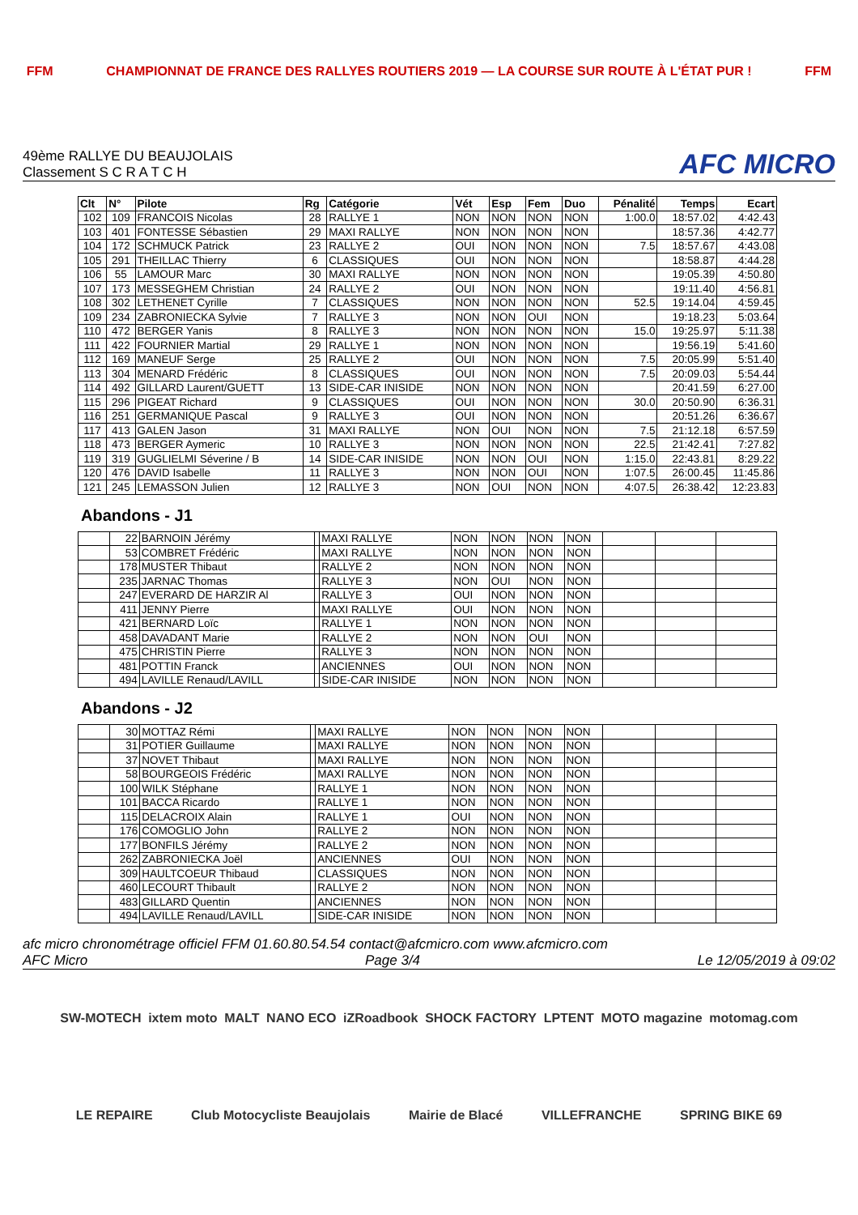FFM CHAMPIONNAT DE FRANCE DES RALLYES ROUTIERS 2019 — LA COURSE SUR ROUTE À L'ÉTAT PUR ! FFM
49ème RALLYE DU BEAUJOLAIS
Classement S C R A T C H
AFC MICRO
| Clt | N° | Pilote | Rg | Catégorie | Vét | Esp | Fem | Duo | Pénalité | Temps | Ecart |
| --- | --- | --- | --- | --- | --- | --- | --- | --- | --- | --- | --- |
| 102 | 109 | FRANCOIS Nicolas | 28 | RALLYE 1 | NON | NON | NON | NON | 1:00.0 | 18:57.02 | 4:42.43 |
| 103 | 401 | FONTESSE Sébastien | 29 | MAXI RALLYE | NON | NON | NON | NON | | 18:57.36 | 4:42.77 |
| 104 | 172 | SCHMUCK Patrick | 23 | RALLYE 2 | OUI | NON | NON | NON | 7.5 | 18:57.67 | 4:43.08 |
| 105 | 291 | THEILLAC Thierry | 6 | CLASSIQUES | OUI | NON | NON | NON | | 18:58.87 | 4:44.28 |
| 106 | 55 | LAMOUR Marc | 30 | MAXI RALLYE | NON | NON | NON | NON | | 19:05.39 | 4:50.80 |
| 107 | 173 | MESSEGHEM Christian | 24 | RALLYE 2 | OUI | NON | NON | NON | | 19:11.40 | 4:56.81 |
| 108 | 302 | LETHENET Cyrille | 7 | CLASSIQUES | NON | NON | NON | NON | 52.5 | 19:14.04 | 4:59.45 |
| 109 | 234 | ZABRONIECKA Sylvie | 7 | RALLYE 3 | NON | NON | OUI | NON | | 19:18.23 | 5:03.64 |
| 110 | 472 | BERGER Yanis | 8 | RALLYE 3 | NON | NON | NON | NON | 15.0 | 19:25.97 | 5:11.38 |
| 111 | 422 | FOURNIER Martial | 29 | RALLYE 1 | NON | NON | NON | NON | | 19:56.19 | 5:41.60 |
| 112 | 169 | MANEUF Serge | 25 | RALLYE 2 | OUI | NON | NON | NON | 7.5 | 20:05.99 | 5:51.40 |
| 113 | 304 | MENARD Frédéric | 8 | CLASSIQUES | OUI | NON | NON | NON | 7.5 | 20:09.03 | 5:54.44 |
| 114 | 492 | GILLARD Laurent/GUETT | 13 | SIDE-CAR INISIDE | NON | NON | NON | NON | | 20:41.59 | 6:27.00 |
| 115 | 296 | PIGEAT Richard | 9 | CLASSIQUES | OUI | NON | NON | NON | 30.0 | 20:50.90 | 6:36.31 |
| 116 | 251 | GERMANIQUE Pascal | 9 | RALLYE 3 | OUI | NON | NON | NON | | 20:51.26 | 6:36.67 |
| 117 | 413 | GALEN Jason | 31 | MAXI RALLYE | NON | OUI | NON | NON | 7.5 | 21:12.18 | 6:57.59 |
| 118 | 473 | BERGER Aymeric | 10 | RALLYE 3 | NON | NON | NON | NON | 22.5 | 21:42.41 | 7:27.82 |
| 119 | 319 | GUGLIELMI Séverine / B | 14 | SIDE-CAR INISIDE | NON | NON | OUI | NON | 1:15.0 | 22:43.81 | 8:29.22 |
| 120 | 476 | DAVID Isabelle | 11 | RALLYE 3 | NON | NON | OUI | NON | 1:07.5 | 26:00.45 | 11:45.86 |
| 121 | 245 | LEMASSON Julien | 12 | RALLYE 3 | NON | OUI | NON | NON | 4:07.5 | 26:38.42 | 12:23.83 |
Abandons - J1
| | 22 | BARNOIN Jérémy | | MAXI RALLYE | NON | NON | NON | NON | | | |
| | 53 | COMBRET Frédéric | | MAXI RALLYE | NON | NON | NON | NON | | | |
| | 178 | MUSTER Thibaut | | RALLYE 2 | NON | NON | NON | NON | | | |
| | 235 | JARNAC Thomas | | RALLYE 3 | NON | OUI | NON | NON | | | |
| | 247 | EVERARD DE HARZIR Al | | RALLYE 3 | OUI | NON | NON | NON | | | |
| | 411 | JENNY Pierre | | MAXI RALLYE | OUI | NON | NON | NON | | | |
| | 421 | BERNARD Loïc | | RALLYE 1 | NON | NON | NON | NON | | | |
| | 458 | DAVADANT Marie | | RALLYE 2 | NON | NON | OUI | NON | | | |
| | 475 | CHRISTIN Pierre | | RALLYE 3 | NON | NON | NON | NON | | | |
| | 481 | POTTIN Franck | | ANCIENNES | OUI | NON | NON | NON | | | |
| | 494 | LAVILLE Renaud/LAVILL | | SIDE-CAR INISIDE | NON | NON | NON | NON | | | |
Abandons - J2
| | 30 | MOTTAZ Rémi | | MAXI RALLYE | NON | NON | NON | NON | | | |
| | 31 | POTIER Guillaume | | MAXI RALLYE | NON | NON | NON | NON | | | |
| | 37 | NOVET Thibaut | | MAXI RALLYE | NON | NON | NON | NON | | | |
| | 58 | BOURGEOIS Frédéric | | MAXI RALLYE | NON | NON | NON | NON | | | |
| | 100 | WILK Stéphane | | RALLYE 1 | NON | NON | NON | NON | | | |
| | 101 | BACCA Ricardo | | RALLYE 1 | NON | NON | NON | NON | | | |
| | 115 | DELACROIX Alain | | RALLYE 1 | OUI | NON | NON | NON | | | |
| | 176 | COMOGLIO John | | RALLYE 2 | NON | NON | NON | NON | | | |
| | 177 | BONFILS Jérémy | | RALLYE 2 | NON | NON | NON | NON | | | |
| | 262 | ZABRONIECKA Joël | | ANCIENNES | OUI | NON | NON | NON | | | |
| | 309 | HAULTCOEUR Thibaud | | CLASSIQUES | NON | NON | NON | NON | | | |
| | 460 | LECOURT Thibault | | RALLYE 2 | NON | NON | NON | NON | | | |
| | 483 | GILLARD Quentin | | ANCIENNES | NON | NON | NON | NON | | | |
| | 494 | LAVILLE Renaud/LAVILL | | SIDE-CAR INISIDE | NON | NON | NON | NON | | | |
afc micro chronométrage officiel FFM 01.60.80.54.54 contact@afcmicro.com www.afcmicro.com
AFC Micro Page 3/4 Le 12/05/2019 à 09:02
SW-MOTECH ixtem moto MALT NANO ECO iZRoadbook SHOCK FACTORY LPTENT MOTO magazine motomag.com LE REPAIRE Club Motocycliste Beaujolais Mairie de Blacé VILLEFRANCHE SPRING BIKE 69